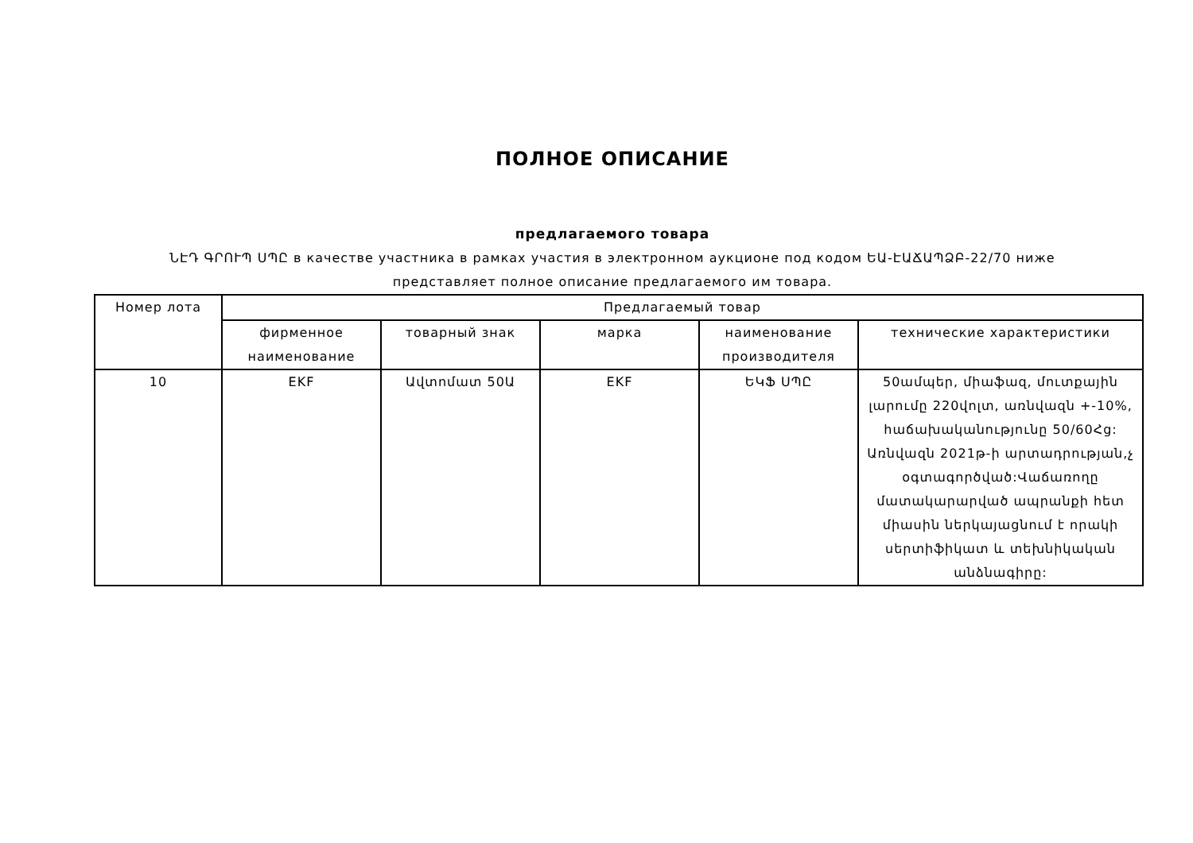ПОЛНОЕ ОПИСАНИЕ
предлагаемого товара
ՆԷԴ ԳՐՈՒՊ ՍՊԸ в качестве участника в рамках участия в электронном аукционе под кодом ԵԱ-ԷԱՃԱՊՁԲ-22/70 ниже представляет полное описание предлагаемого им товара.
| Номер лота | Предлагаемый товар | | | | |
| --- | --- | --- | --- | --- | --- |
| | фирменное наименование | товарный знак | марка | наименование производителя | технические характеристики |
| 10 | EKF | Ավտոմատ 50Ա | EKF | ԵԿՖ ՍՊԸ | 50ամպեր, միաֆազ, մուտքային լարումը 220վոլտ, առնվազն +-10%, հաճախականությունը 50/60Հց: Առնվազն 2021թ-ի արտադրության,չ օգտագործված:Վաճառողը մատակարարված ապրանքի հետ միասին ներկայացնում է որակի սերտիֆիկատ և տեխնիկական անձնագիրը: |